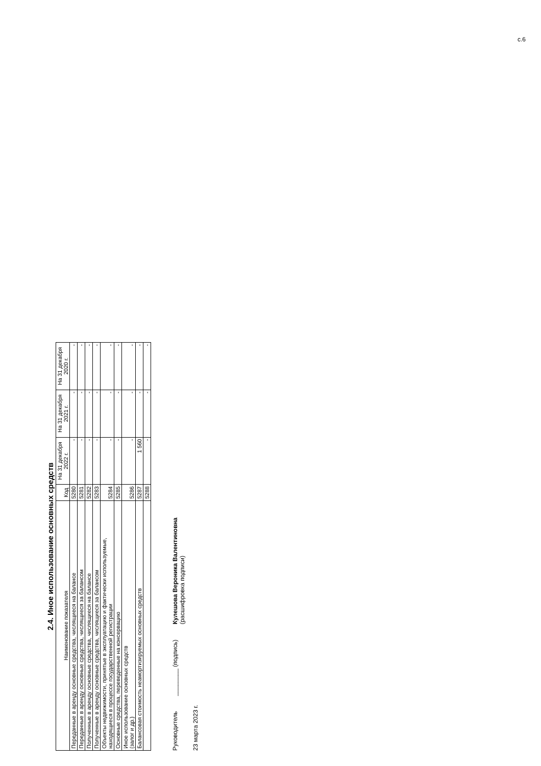2.4. Иное использование основных средств
| Наименование показателя | Код | На 31 декабря 2022 г. | На 31 декабря 2021 г. | На 31 декабря 2020 г. |
| --- | --- | --- | --- | --- |
| Переданные в аренду основные средства, числящиеся на балансе | 5280 | - | - | - |
| Переданные в аренду основные средства, числящиеся за балансом | 5281 | - | - | - |
| Полученные в аренду основные средства, числящиеся на балансе | 5282 | - | - | - |
| Полученные в аренду основные средства, числящиеся за балансом | 5283 | - | - | - |
| Объекты недвижимости, принятые в эксплуатацию и фактически используемые, находящиеся в процессе государственной регистрации | 5284 | - | - | - |
| Основные средства, переведенные на консервацию | 5285 | - | - | - |
| Иное использование основных средств (залог и др.) | 5286 | - | - | - |
| Балансовая стоимость неамортизируемых основных средств | 5287 | 1 560 | - | - |
| | 5288 | - | - | - |
Руководитель ________ (подпись) Кулешова Вероника Валентиновна
(расшифровка подписи)
23 марта 2023 г.
с.6